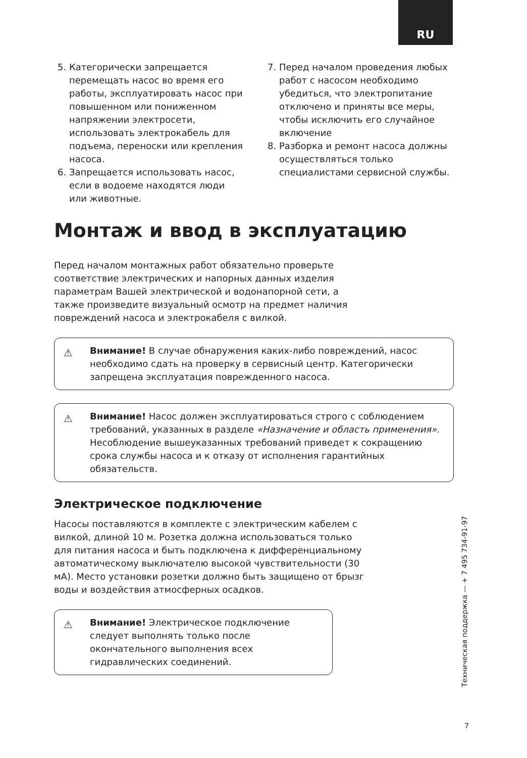RU
5. Категорически запрещается перемещать насос во время его работы, эксплуатировать насос при повышенном или пониженном напряжении электросети, использовать электрокабель для подъема, переноски или крепления насоса.
6. Запрещается использовать насос, если в водоеме находятся люди или животные.
7. Перед началом проведения любых работ с насосом необходимо убедиться, что электропитание отключено и приняты все меры, чтобы исключить его случайное включение
8. Разборка и ремонт насоса должны осуществляться только специалистами сервисной службы.
Монтаж и ввод в эксплуатацию
Перед началом монтажных работ обязательно проверьте соответствие электрических и напорных данных изделия параметрам Вашей электрической и водонапорной сети, а также произведите визуальный осмотр на предмет наличия повреждений насоса и электрокабеля с вилкой.
⚠ Внимание! В случае обнаружения каких-либо повреждений, насос необходимо сдать на проверку в сервисный центр. Категорически запрещена эксплуатация поврежденного насоса.
⚠ Внимание! Насос должен эксплуатироваться строго с соблюдением требований, указанных в разделе «Назначение и область применения». Несоблюдение вышеуказанных требований приведет к сокращению срока службы насоса и к отказу от исполнения гарантийных обязательств.
Электрическое подключение
Насосы поставляются в комплекте с электрическим кабелем с вилкой, длиной 10 м. Розетка должна использоваться только для питания насоса и быть подключена к дифференциальному автоматическому выключателю высокой чувствительности (30 мА). Место установки розетки должно быть защищено от брызг воды и воздействия атмосферных осадков.
⚠ Внимание! Электрическое подключение следует выполнять только после окончательного выполнения всех гидравлических соединений.
Техническая поддержка — + 7 495 734-91-97
7